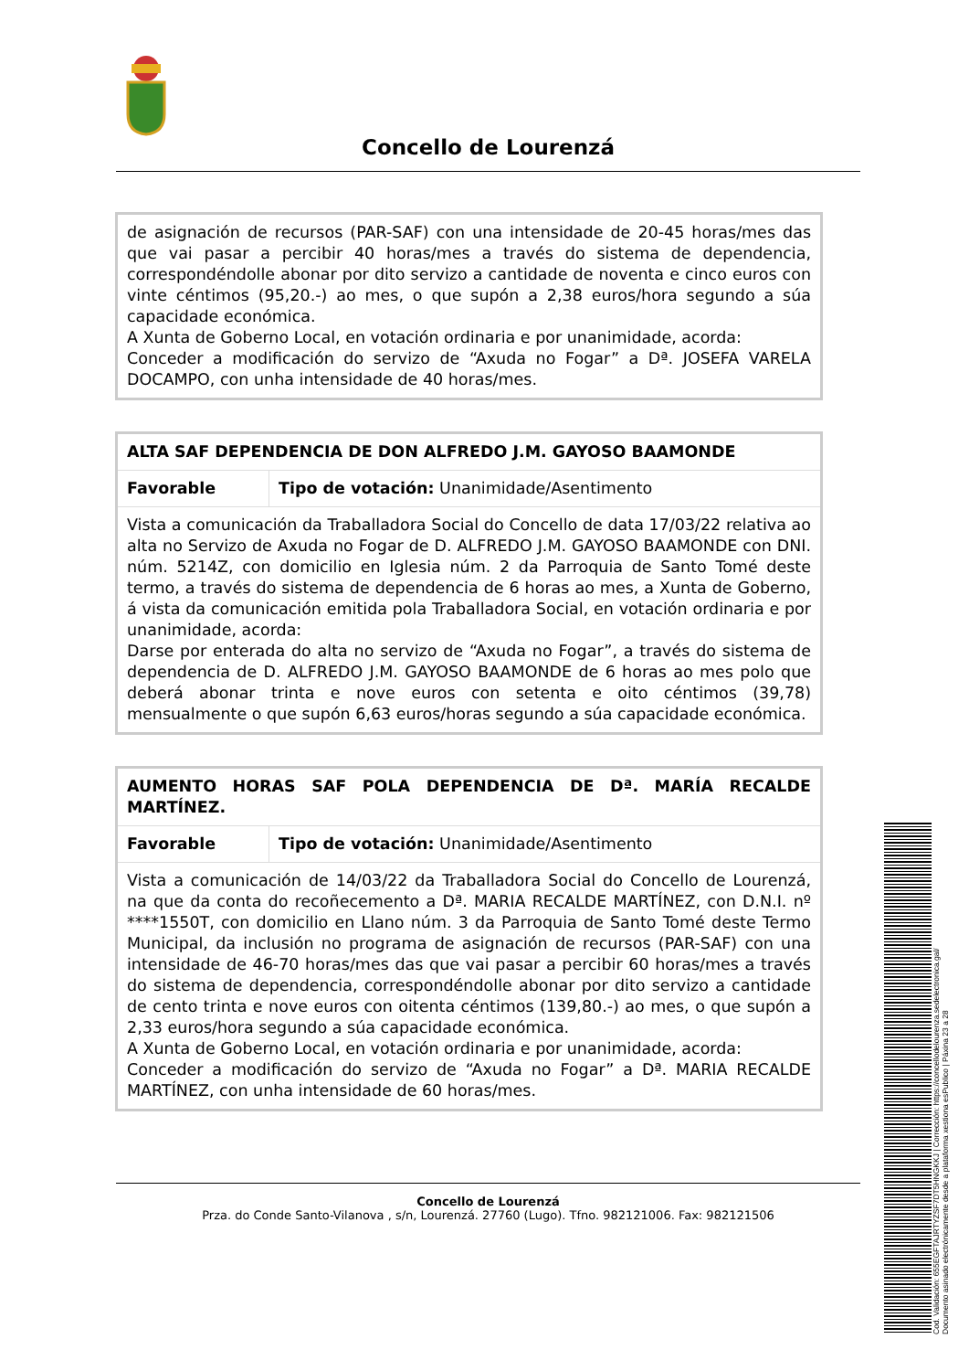Concello de Lourenzá
| de asignación de recursos (PAR-SAF) con una intensidade de 20-45 horas/mes das que vai pasar a percibir 40 horas/mes a través do sistema de dependencia, correspondéndolle abonar por dito servizo a cantidade de noventa e cinco euros con vinte céntimos (95,20.-) ao mes, o que supón a 2,38 euros/hora segundo a súa capacidade económica. A Xunta de Goberno Local, en votación ordinaria e por unanimidade, acorda: Conceder a modificación do servizo de “Axuda no Fogar” a Dª. JOSEFA VARELA DOCAMPO, con unha intensidade de 40 horas/mes. |
| ALTA SAF DEPENDENCIA DE DON ALFREDO J.M. GAYOSO BAAMONDE | |
| Favorable | Tipo de votación: Unanimidade/Asentimento |
| Vista a comunicación da Traballadora Social do Concello de data 17/03/22 relativa ao alta no Servizo de Axuda no Fogar de D. ALFREDO J.M. GAYOSO BAAMONDE con DNI. núm. 5214Z, con domicilio en Iglesia núm. 2 da Parroquia de Santo Tomé deste termo, a través do sistema de dependencia de 6 horas ao mes, a Xunta de Goberno, á vista da comunicación emitida pola Traballadora Social, en votación ordinaria e por unanimidade, acorda: Darse por enterada do alta no servizo de “Axuda no Fogar”, a través do sistema de dependencia de D. ALFREDO J.M. GAYOSO BAAMONDE de 6 horas ao mes polo que deberá abonar trinta e nove euros con setenta e oito céntimos (39,78) mensualmente o que supón 6,63 euros/horas segundo a súa capacidade económica. | |
| AUMENTO HORAS SAF POLA DEPENDENCIA DE Dª. MARÍA RECALDE MARTÍNEZ. | |
| Favorable | Tipo de votación: Unanimidade/Asentimento |
| Vista a comunicación de 14/03/22 da Traballadora Social do Concello de Lourenzá, na que da conta do recoñecemento a Dª. MARIA RECALDE MARTÍNEZ, con D.N.I. nº ****1550T, con domicilio en Llano núm. 3 da Parroquia de Santo Tomé deste Termo Municipal, da inclusión no programa de asignación de recursos (PAR-SAF) con una intensidade de 46-70 horas/mes das que vai pasar a percibir 60 horas/mes a través do sistema de dependencia, correspondéndolle abonar por dito servizo a cantidade de cento trinta e nove euros con oitenta céntimos (139,80.-) ao mes, o que supón a 2,33 euros/hora segundo a súa capacidade económica. A Xunta de Goberno Local, en votación ordinaria e por unanimidade, acorda: Conceder a modificación do servizo de “Axuda no Fogar” a Dª. MARIA RECALDE MARTÍNEZ, con unha intensidade de 60 horas/mes. | |
Concello de Lourenzá
Prza. do Conde Santo-Vilanova , s/n, Lourenzá. 27760 (Lugo). Tfno. 982121006. Fax: 982121506
Cod. Validación: 655EGFTAJRTYZSF7DT5HNGKKJ | Corrección: https://concellodelourenza.sedelectronica.gal/
Documento asinado electrónicamente desde a plataforma xestiona esPublico | Páxina 23 a 28